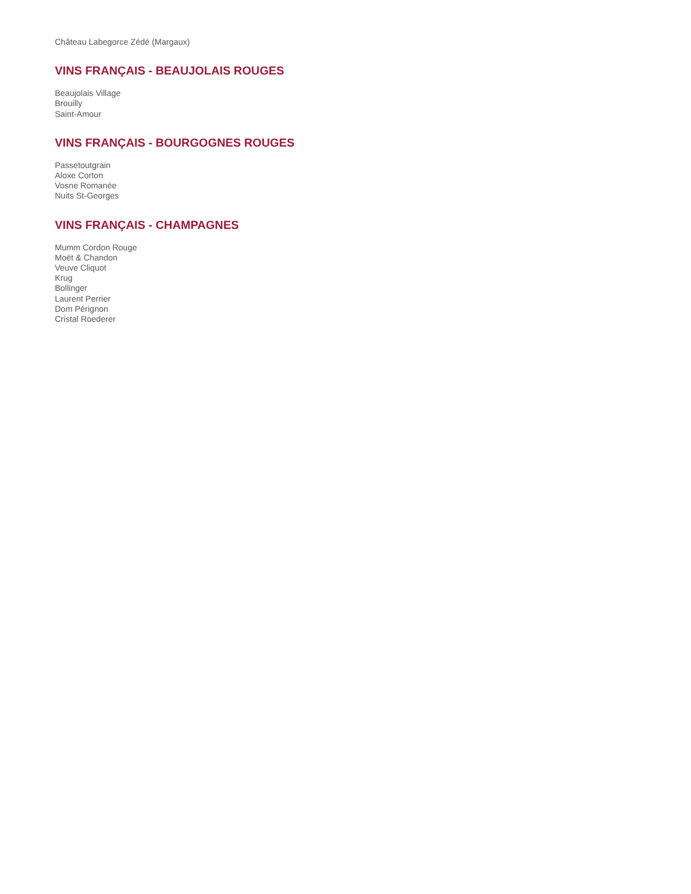Château Labegorce Zédé (Margaux)
VINS FRANÇAIS - BEAUJOLAIS ROUGES
Beaujolais Village
Brouilly
Saint-Amour
VINS FRANÇAIS - BOURGOGNES ROUGES
Passetoutgrain
Aloxe Corton
Vosne Romanée
Nuits St-Georges
VINS FRANÇAIS - CHAMPAGNES
Mumm Cordon Rouge
Moët & Chandon
Veuve Cliquot
Krug
Bollinger
Laurent Perrier
Dom Pérignon
Cristal Roederer